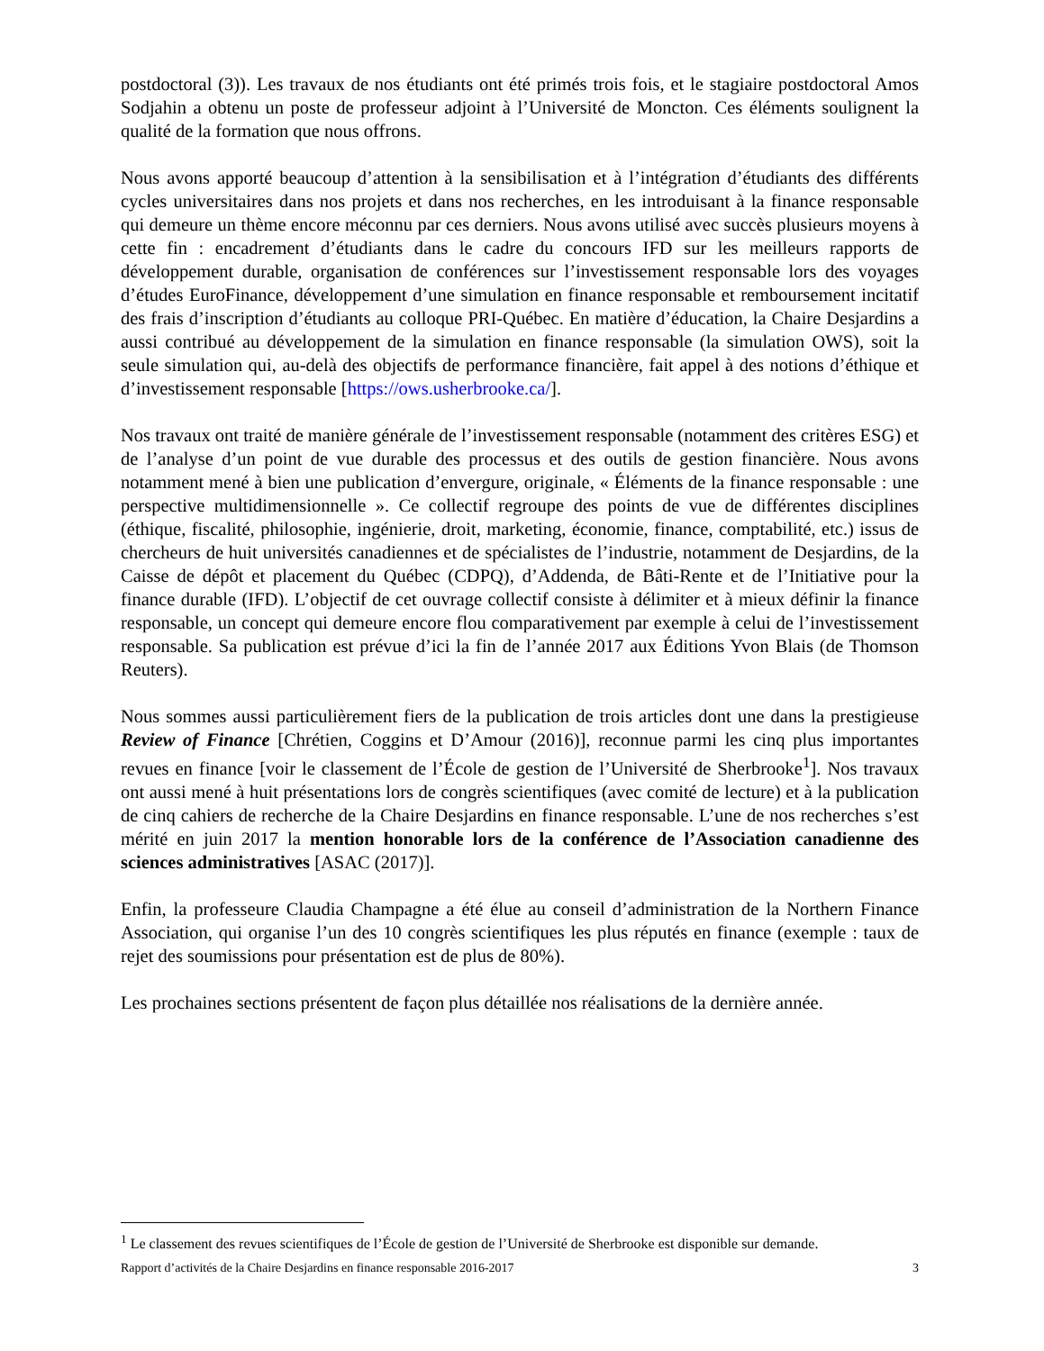postdoctoral (3)). Les travaux de nos étudiants ont été primés trois fois, et le stagiaire postdoctoral Amos Sodjahin a obtenu un poste de professeur adjoint à l’Université de Moncton. Ces éléments soulignent la qualité de la formation que nous offrons.
Nous avons apporté beaucoup d’attention à la sensibilisation et à l’intégration d’étudiants des différents cycles universitaires dans nos projets et dans nos recherches, en les introduisant à la finance responsable qui demeure un thème encore méconnu par ces derniers. Nous avons utilisé avec succès plusieurs moyens à cette fin : encadrement d’étudiants dans le cadre du concours IFD sur les meilleurs rapports de développement durable, organisation de conférences sur l’investissement responsable lors des voyages d’études EuroFinance, développement d’une simulation en finance responsable et remboursement incitatif des frais d’inscription d’étudiants au colloque PRI-Québec. En matière d’éducation, la Chaire Desjardins a aussi contribué au développement de la simulation en finance responsable (la simulation OWS), soit la seule simulation qui, au-delà des objectifs de performance financière, fait appel à des notions d’éthique et d’investissement responsable [https://ows.usherbrooke.ca/].
Nos travaux ont traité de manière générale de l’investissement responsable (notamment des critères ESG) et de l’analyse d’un point de vue durable des processus et des outils de gestion financière. Nous avons notamment mené à bien une publication d’envergure, originale, « Éléments de la finance responsable : une perspective multidimensionnelle ». Ce collectif regroupe des points de vue de différentes disciplines (éthique, fiscalité, philosophie, ingénierie, droit, marketing, économie, finance, comptabilité, etc.) issus de chercheurs de huit universités canadiennes et de spécialistes de l’industrie, notamment de Desjardins, de la Caisse de dépôt et placement du Québec (CDPQ), d’Addenda, de Bâti-Rente et de l’Initiative pour la finance durable (IFD). L’objectif de cet ouvrage collectif consiste à délimiter et à mieux définir la finance responsable, un concept qui demeure encore flou comparativement par exemple à celui de l’investissement responsable. Sa publication est prévue d’ici la fin de l’année 2017 aux Éditions Yvon Blais (de Thomson Reuters).
Nous sommes aussi particulièrement fiers de la publication de trois articles dont une dans la prestigieuse Review of Finance [Chrétien, Coggins et D’Amour (2016)], reconnue parmi les cinq plus importantes revues en finance [voir le classement de l’École de gestion de l’Université de Sherbrooke<sup>1</sup>]. Nos travaux ont aussi mené à huit présentations lors de congrès scientifiques (avec comité de lecture) et à la publication de cinq cahiers de recherche de la Chaire Desjardins en finance responsable. L’une de nos recherches s’est mérité en juin 2017 la mention honorable lors de la conférence de l’Association canadienne des sciences administratives [ASAC (2017)].
Enfin, la professeure Claudia Champagne a été élue au conseil d’administration de la Northern Finance Association, qui organise l’un des 10 congrès scientifiques les plus réputés en finance (exemple : taux de rejet des soumissions pour présentation est de plus de 80%).
Les prochaines sections présentent de façon plus détaillée nos réalisations de la dernière année.
<sup>1</sup> Le classement des revues scientifiques de l’École de gestion de l’Université de Sherbrooke est disponible sur demande.
Rapport d’activités de la Chaire Desjardins en finance responsable 2016-2017 3